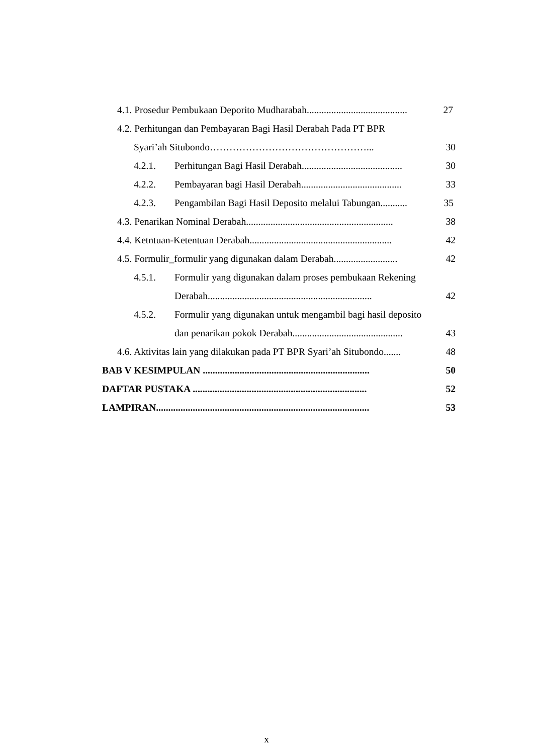4.1. Prosedur Pembukaan Deporito Mudharabah......................................... 27
4.2. Perhitungan dan Pembayaran Bagi Hasil Derabah Pada PT BPR
Syari’ah Situbondo…………………………………………... 30
4.2.1. Perhitungan Bagi Hasil Derabah......................................... 30
4.2.2. Pembayaran bagi Hasil Derabah......................................... 33
4.2.3. Pengambilan Bagi Hasil Deposito melalui Tabungan........... 35
4.3. Penarikan Nominal Derabah............................................................ 38
4.4. Ketntuan-Ketentuan Derabah.......................................................... 42
4.5. Formulir_formulir yang digunakan dalam Derabah.......................... 42
4.5.1. Formulir yang digunakan dalam proses pembukaan Rekening
Derabah................................................................... 42
4.5.2. Formulir yang digunakan untuk mengambil bagi hasil deposito
dan penarikan pokok Derabah............................................. 43
4.6. Aktivitas lain yang dilakukan pada PT BPR Syari’ah Situbondo....... 48
BAB V KESIMPULAN .................................................................... 50
DAFTAR PUSTAKA ....................................................................... 52
LAMPIRAN....................................................................................... 53
x